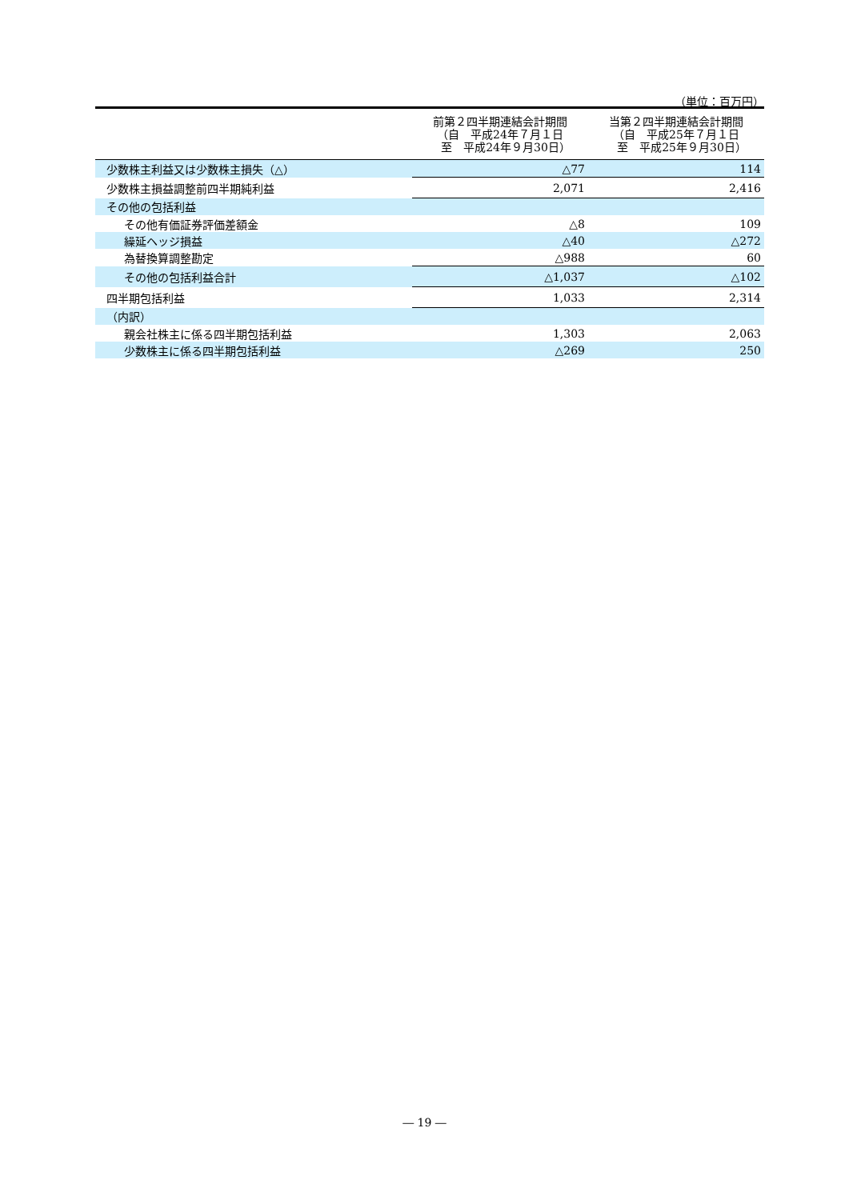（単位：百万円）
| | 前第２四半期連結会計期間 （自 平成24年７月１日 至 平成24年９月30日） | 当第２四半期連結会計期間 （自 平成25年７月１日 至 平成25年９月30日） |
| --- | --- | --- |
| 少数株主利益又は少数株主損失（△） | △77 | 114 |
| 少数株主損益調整前四半期純利益 | 2,071 | 2,416 |
| その他の包括利益 | | |
| その他有価証券評価差額金 | △8 | 109 |
| 繰延ヘッジ損益 | △40 | △272 |
| 為替換算調整勘定 | △988 | 60 |
| その他の包括利益合計 | △1,037 | △102 |
| 四半期包括利益 | 1,033 | 2,314 |
| （内訳） | | |
| 親会社株主に係る四半期包括利益 | 1,303 | 2,063 |
| 少数株主に係る四半期包括利益 | △269 | 250 |
― 19 ―